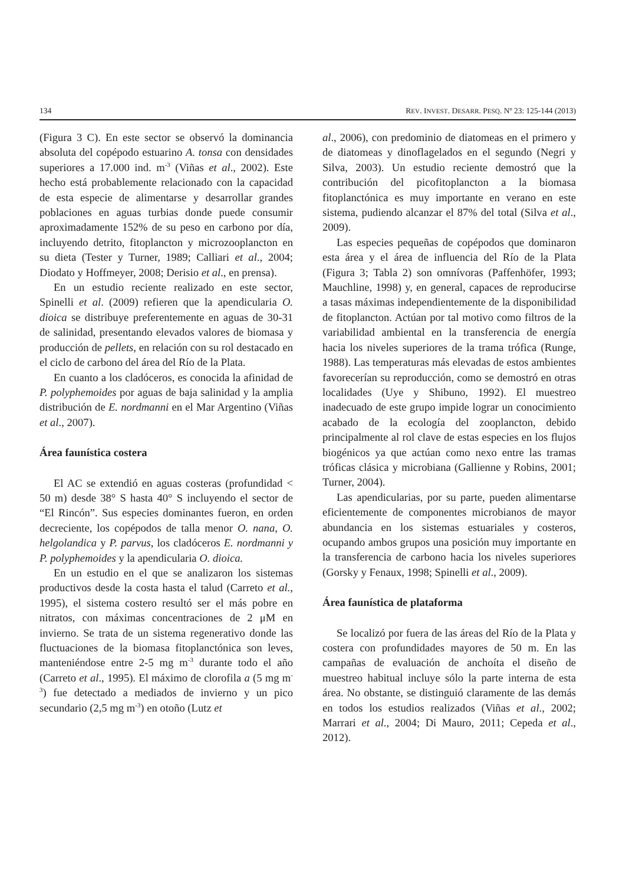134 REV. INVEST. DESARR. PESQ. Nº 23: 125-144 (2013)
(Figura 3 C). En este sector se observó la dominancia absoluta del copépodo estuarino A. tonsa con densidades superiores a 17.000 ind. m<sup>-3</sup> (Viñas et al., 2002). Este hecho está probablemente relacionado con la capacidad de esta especie de alimentarse y desarrollar grandes poblaciones en aguas turbias donde puede consumir aproximadamente 152% de su peso en carbono por día, incluyendo detrito, fitoplancton y microzooplancton en su dieta (Tester y Turner, 1989; Calliari et al., 2004; Diodato y Hoffmeyer, 2008; Derisio et al., en prensa).
En un estudio reciente realizado en este sector, Spinelli et al. (2009) refieren que la apendicularia O. dioica se distribuye preferentemente en aguas de 30-31 de salinidad, presentando elevados valores de biomasa y producción de pellets, en relación con su rol destacado en el ciclo de carbono del área del Río de la Plata.
En cuanto a los cladóceros, es conocida la afinidad de P. polyphemoides por aguas de baja salinidad y la amplia distribución de E. nordmanni en el Mar Argentino (Viñas et al., 2007).
Área faunística costera
El AC se extendió en aguas costeras (profundidad < 50 m) desde 38° S hasta 40° S incluyendo el sector de “El Rincón”. Sus especies dominantes fueron, en orden decreciente, los copépodos de talla menor O. nana, O. helgolandica y P. parvus, los cladóceros E. nordmanni y P. polyphemoides y la apendicularia O. dioica.
En un estudio en el que se analizaron los sistemas productivos desde la costa hasta el talud (Carreto et al., 1995), el sistema costero resultó ser el más pobre en nitratos, con máximas concentraciones de 2 μM en invierno. Se trata de un sistema regenerativo donde las fluctuaciones de la biomasa fitoplanctónica son leves, manteniéndose entre 2-5 mg m<sup>-3</sup> durante todo el año (Carreto et al., 1995). El máximo de clorofila a (5 mg m<sup>-3</sup>) fue detectado a mediados de invierno y un pico secundario (2,5 mg m<sup>-3</sup>) en otoño (Lutz et
al., 2006), con predominio de diatomeas en el primero y de diatomeas y dinoflagelados en el segundo (Negri y Silva, 2003). Un estudio reciente demostró que la contribución del picofitoplancton a la biomasa fitoplanctónica es muy importante en verano en este sistema, pudiendo alcanzar el 87% del total (Silva et al., 2009).
Las especies pequeñas de copépodos que dominaron esta área y el área de influencia del Río de la Plata (Figura 3; Tabla 2) son omnívoras (Paffenhöfer, 1993; Mauchline, 1998) y, en general, capaces de reproducirse a tasas máximas independientemente de la disponibilidad de fitoplancton. Actúan por tal motivo como filtros de la variabilidad ambiental en la transferencia de energía hacia los niveles superiores de la trama trófica (Runge, 1988). Las temperaturas más elevadas de estos ambientes favorecerían su reproducción, como se demostró en otras localidades (Uye y Shibuno, 1992). El muestreo inadecuado de este grupo impide lograr un conocimiento acabado de la ecología del zooplancton, debido principalmente al rol clave de estas especies en los flujos biogénicos ya que actúan como nexo entre las tramas tróficas clásica y microbiana (Gallienne y Robins, 2001; Turner, 2004).
Las apendicularias, por su parte, pueden alimentarse eficientemente de componentes microbianos de mayor abundancia en los sistemas estuariales y costeros, ocupando ambos grupos una posición muy importante en la transferencia de carbono hacia los niveles superiores (Gorsky y Fenaux, 1998; Spinelli et al., 2009).
Área faunística de plataforma
Se localizó por fuera de las áreas del Río de la Plata y costera con profundidades mayores de 50 m. En las campañas de evaluación de anchoíta el diseño de muestreo habitual incluye sólo la parte interna de esta área. No obstante, se distinguió claramente de las demás en todos los estudios realizados (Viñas et al., 2002; Marrari et al., 2004; Di Mauro, 2011; Cepeda et al., 2012).